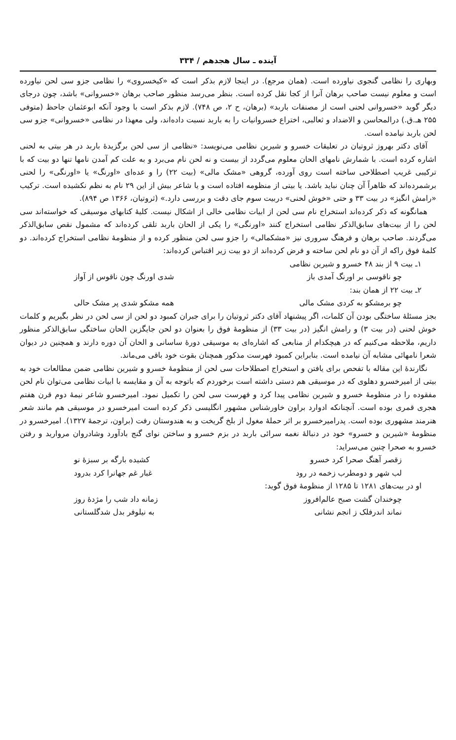آینده ـ سال هجدهم / ۳۳۴
وبهاری را نظامی گنجوی نیاورده است. (همان مرجع). در اینجا لازم بذکر است که «کیخسروی» را نظامی جزو سی لحن نیاورده است و معلوم نیست صاحب برهان آنرا از کجا نقل کرده است. بنظر می‌رسد منظور صاحب برهان «خسروانی» باشد، چون درجای دیگر گوید «خسروانی لحنی است از مصنفات باربد» (برهان، ح ۲، ص ۷۴۸). لازم بذکر است با وجود آنکه ابوعثمان جاحظ (متوفی ۲۵۵ هـ.ق.) درالمحاسن و الاضداد و ثعالبی، اختراع خسروانیات را به باربد نسبت داده‌اند، ولی معهذا در نظامی «خسروانی» جزو سی لحن باربد نیامده است.
آقای دکتر بهروز ثروتیان در تعلیقات خسرو و شیرین نظامی می‌نویسد: «نظامی از سی لحن برگزیدهٔ باربد در هر بیتی به لحنی اشاره کرده است. با شمارش نامهای الحان معلوم می‌گردد از بیست و نه لحن نام می‌برد و به علت کم آمدن نامها تنها دو بیت که با ترکیبی غریب اصطلاحی ساخته است روی آورده، گروهی «مشک مالی» (بیت ۲۲) را و عده‌ای «اورنگ» یا «اورنگی» را لحنی برشمرده‌اند که ظاهراً آن چنان نباید باشد. یا بیتی از منظومه افتاده است و یا شاعر بیش از این ۲۹ نام به نظم نکشیده است. ترکیب «رامش انگیز» در بیت ۳۳ و حتی «خوش لحنی» دربیت سوم جای دقت و بررسی دارد.» (ثروتیان، ۱۳۶۶ ص ۸۹۴).
همانگونه که ذکر کرده‌اند استخراج نام سی لحن از ابیات نظامی خالی از اشکال نیست. کلیهٔ کتابهای موسیقی که خواسته‌اند سی لحن را از بیت‌های سابق‌الذکر نظامی استخراج کنند «اورنگی» را یکی از الحان باربد تلقی کرده‌اند که مشمول نقص سابق‌الذکر می‌گردند. صاحب برهان و فرهنگ سروری نیز «مشکمالی» را جزو سی لحن منظور کرده و از منظومهٔ نظامی استخراج کرده‌اند. دو کلمهٔ فوق راکه از آن دو نام لحن ساخته و فرض کرده‌اند از دو بیت زیر اقتباس کرده‌اند:
۱ـ بیت ۹ از بند ۴۸ خسرو و شیرین نظامی
چو ناقوسی بر اورنگ آمدی باز شدی اورنگ چون ناقوس از آواز
۲ـ بیت ۲۲ از همان بند:
چو برمشکو به کردی مشک مالی همه مشکو شدی پر مشک حالی
بجز مسئلهٔ ساختگی بودن آن کلمات، اگر پیشنهاد آقای دکتر ثروتیان را برای جبران کمبود دو لحن از سی لحن در نظر بگیریم و کلمات خوش لحنی (در بیت ۳) و رامش انگیز (در بیت ۳۳) از منظومهٔ فوق را بعنوان دو لحن جایگزین الحان ساختگی سابق‌الذکر منظور داریم، ملاحظه می‌کنیم که در هیچکدام از منابعی که اشاره‌ای به موسیقی دورهٔ ساسانی و الحان آن دوره دارند و همچنین در دیوان شعرا نامهائی مشابه آن نیامده است. بنابراین کمبود فهرست مذکور همچنان بقوت خود باقی می‌ماند.
نگارندهٔ این مقاله با تفحص برای یافتن و استخراج اصطلاحات سی لحن از منظومهٔ خسرو و شیرین نظامی ضمن مطالعات خود به بیتی از امیرخسرو دهلوی که در موسیقی هم دستی داشته است برخوردم که باتوجه به آن و مقایسه با ابیات نظامی می‌توان نام لحن مفقوده را در منظومهٔ خسرو و شیرین نظامی پیدا کرد و فهرست سی لحن را تکمیل نمود. امیرخسرو شاعر نیمهٔ دوم قرن هفتم هجری قمری بوده است. آنچنانکه ادوارد براون خاورشناس مشهور انگلیسی ذکر کرده است امیرخسرو در موسیقی هم مانند شعر هنرمند مشهوری بوده است. پدرامیرخسرو بر اثر حملهٔ مغول از بلخ گریخت و به هندوستان رفت (براون، ترجمهٔ ۱۳۲۷). امیرخسرو در منظومهٔ «شیرین و خسرو» خود در دنبالهٔ نغمه سرائی باربد در بزم خسرو و ساختن نوای گنج بادآورد وشادروان مروارید و رفتن خسرو به صحرا چنین می‌سراید:
زقصر آهنگ صحرا کرد خسرو کشیده بارگه بر سبزهٔ نو
لب شهر و دومطرب زخمه در رود غبار غم جهانرا کرد بدرود
او در بیت‌های ۱۲۸۱ تا ۱۲۸۵ از منظومهٔ فوق گوید:
چوخندان گشت صبح عالم‌افروز زمانه داد شب را مژدهٔ روز
نماند اندرفلک ز انجم نشانی به نیلوفر بدل شدگلستانی